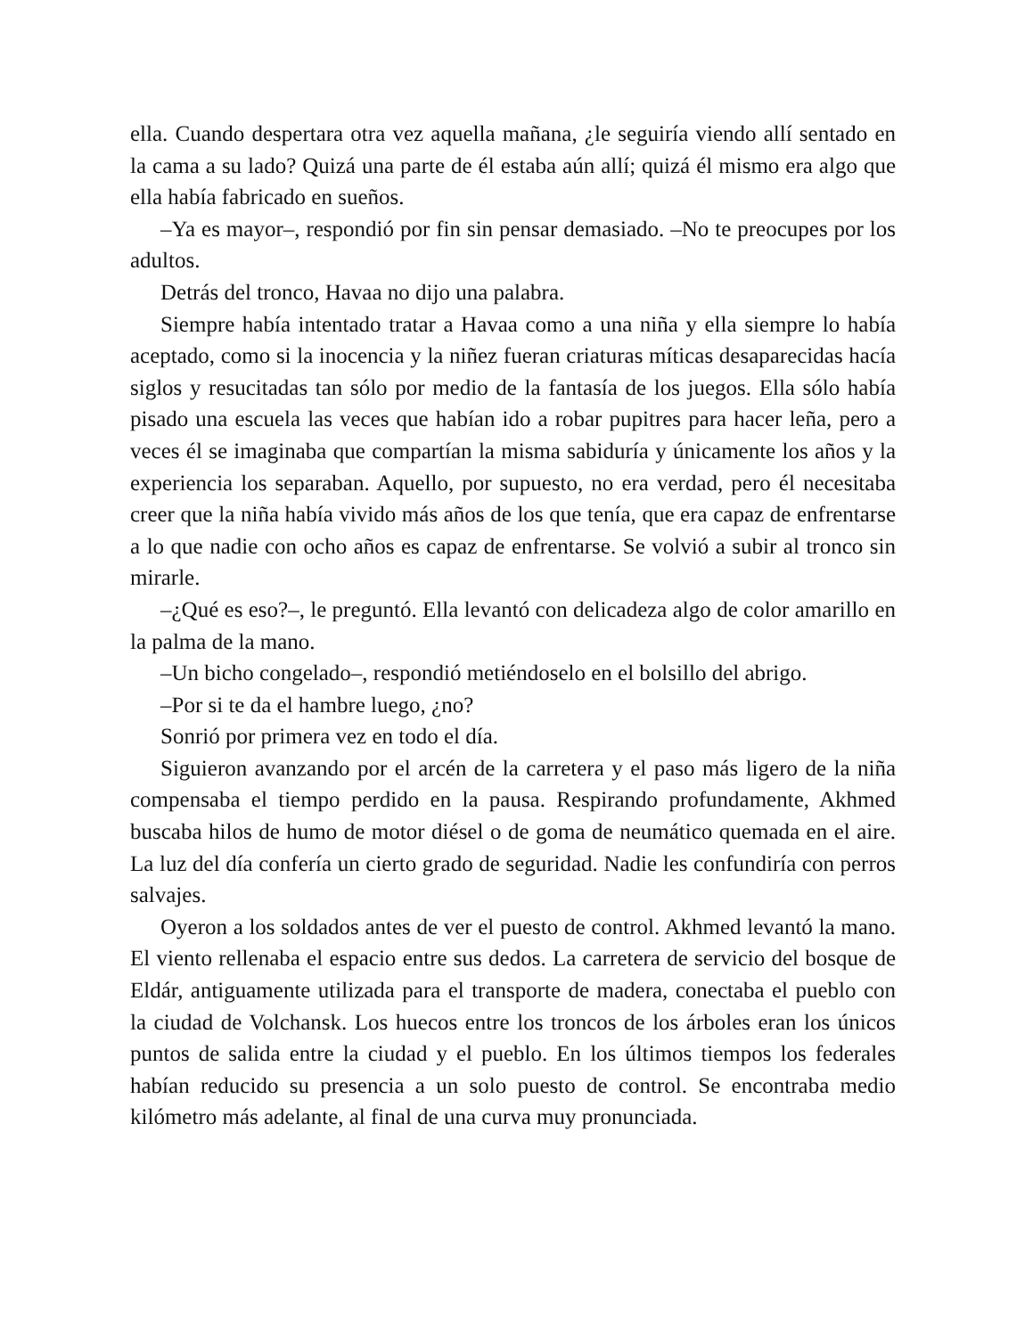ella. Cuando despertara otra vez aquella mañana, ¿le seguiría viendo allí sentado en la cama a su lado? Quizá una parte de él estaba aún allí; quizá él mismo era algo que ella había fabricado en sueños.
–Ya es mayor–, respondió por fin sin pensar demasiado. –No te preocupes por los adultos.
Detrás del tronco, Havaa no dijo una palabra.
Siempre había intentado tratar a Havaa como a una niña y ella siempre lo había aceptado, como si la inocencia y la niñez fueran criaturas míticas desaparecidas hacía siglos y resucitadas tan sólo por medio de la fantasía de los juegos. Ella sólo había pisado una escuela las veces que habían ido a robar pupitres para hacer leña, pero a veces él se imaginaba que compartían la misma sabiduría y únicamente los años y la experiencia los separaban. Aquello, por supuesto, no era verdad, pero él necesitaba creer que la niña había vivido más años de los que tenía, que era capaz de enfrentarse a lo que nadie con ocho años es capaz de enfrentarse. Se volvió a subir al tronco sin mirarle.
–¿Qué es eso?–, le preguntó. Ella levantó con delicadeza algo de color amarillo en la palma de la mano.
–Un bicho congelado–, respondió metiéndoselo en el bolsillo del abrigo.
–Por si te da el hambre luego, ¿no?
Sonrió por primera vez en todo el día.
Siguieron avanzando por el arcén de la carretera y el paso más ligero de la niña compensaba el tiempo perdido en la pausa. Respirando profundamente, Akhmed buscaba hilos de humo de motor diésel o de goma de neumático quemada en el aire. La luz del día confería un cierto grado de seguridad. Nadie les confundiría con perros salvajes.
Oyeron a los soldados antes de ver el puesto de control. Akhmed levantó la mano. El viento rellenaba el espacio entre sus dedos. La carretera de servicio del bosque de Eldár, antiguamente utilizada para el transporte de madera, conectaba el pueblo con la ciudad de Volchansk. Los huecos entre los troncos de los árboles eran los únicos puntos de salida entre la ciudad y el pueblo. En los últimos tiempos los federales habían reducido su presencia a un solo puesto de control. Se encontraba medio kilómetro más adelante, al final de una curva muy pronunciada.